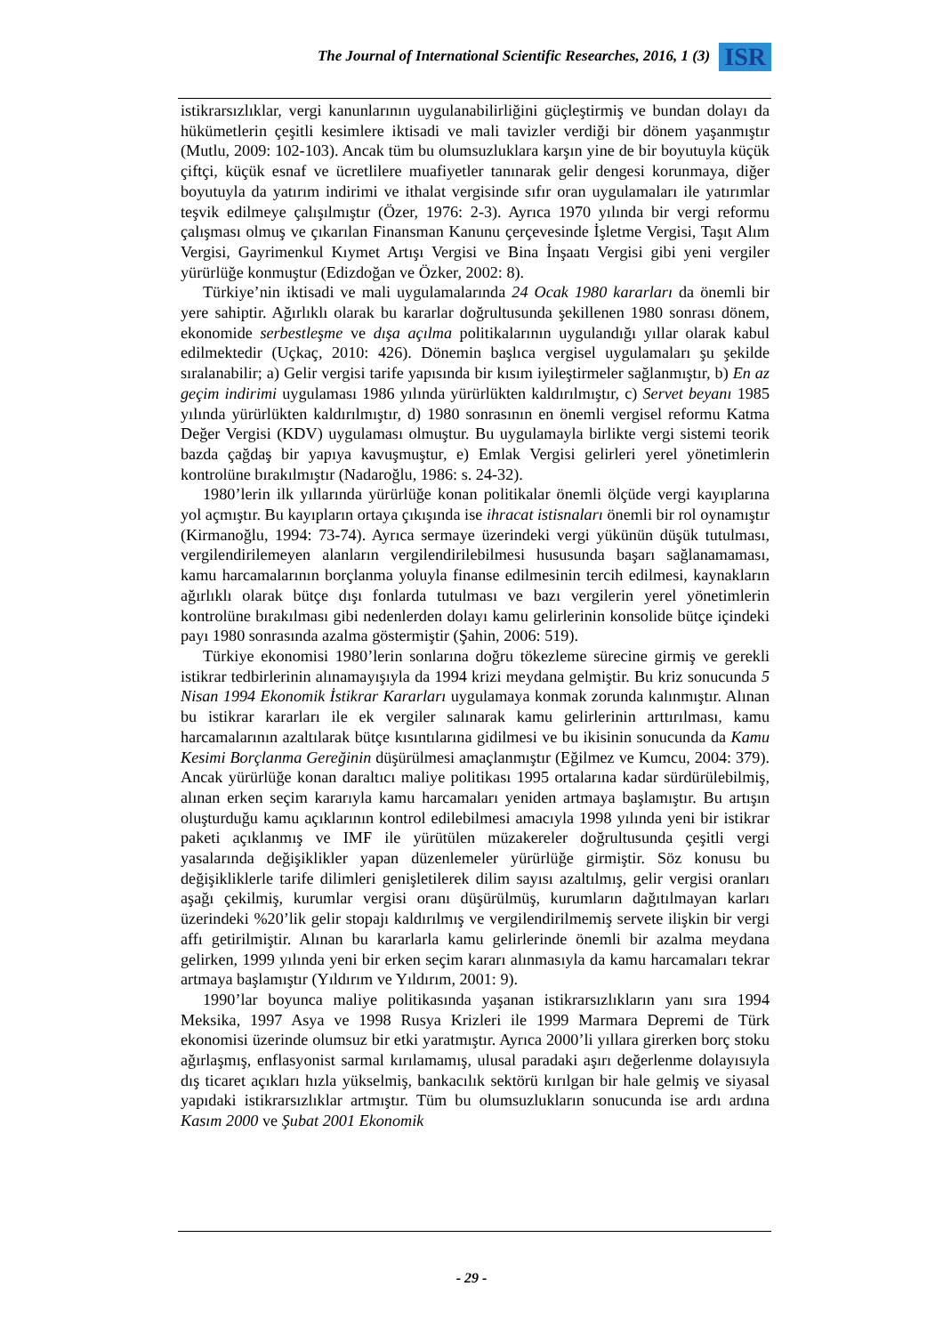The Journal of International Scientific Researches, 2016, 1 (3) ISR
istikrarsızlıklar, vergi kanunlarının uygulanabilirliğini güçleştirmiş ve bundan dolayı da hükümetlerin çeşitli kesimlere iktisadi ve mali tavizler verdiği bir dönem yaşanmıştır (Mutlu, 2009: 102-103). Ancak tüm bu olumsuzluklara karşın yine de bir boyutuyla küçük çiftçi, küçük esnaf ve ücretlilere muafiyetler tanınarak gelir dengesi korunmaya, diğer boyutuyla da yatırım indirimi ve ithalat vergisinde sıfır oran uygulamaları ile yatırımlar teşvik edilmeye çalışılmıştır (Özer, 1976: 2-3). Ayrıca 1970 yılında bir vergi reformu çalışması olmuş ve çıkarılan Finansman Kanunu çerçevesinde İşletme Vergisi, Taşıt Alım Vergisi, Gayrimenkul Kıymet Artışı Vergisi ve Bina İnşaatı Vergisi gibi yeni vergiler yürürlüğe konmuştur (Edizdoğan ve Özker, 2002: 8).
Türkiye’nin iktisadi ve mali uygulamalarında 24 Ocak 1980 kararları da önemli bir yere sahiptir. Ağırlıklı olarak bu kararlar doğrultusunda şekillenen 1980 sonrası dönem, ekonomide serbestleşme ve dışa açılma politikalarının uygulandığı yıllar olarak kabul edilmektedir (Uçkaç, 2010: 426). Dönemin başlıca vergisel uygulamaları şu şekilde sıralanabilir; a) Gelir vergisi tarife yapısında bir kısım iyileştirmeler sağlanmıştır, b) En az geçim indirimi uygulaması 1986 yılında yürürlükten kaldırılmıştır, c) Servet beyanı 1985 yılında yürürlükten kaldırılmıştır, d) 1980 sonrasının en önemli vergisel reformu Katma Değer Vergisi (KDV) uygulaması olmuştur. Bu uygulamayla birlikte vergi sistemi teorik bazda çağdaş bir yapıya kavuşmuştur, e) Emlak Vergisi gelirleri yerel yönetimlerin kontrolüne bırakılmıştır (Nadaroğlu, 1986: s. 24-32).
1980’lerin ilk yıllarında yürürlüğe konan politikalar önemli ölçüde vergi kayıplarına yol açmıştır. Bu kayıpların ortaya çıkışında ise ihracat istisnaları önemli bir rol oynamıştır (Kirmanoğlu, 1994: 73-74). Ayrıca sermaye üzerindeki vergi yükünün düşük tutulması, vergilendirilemeyen alanların vergilendirilebilmesi hususunda başarı sağlanamaması, kamu harcamalarının borçlanma yoluyla finanse edilmesinin tercih edilmesi, kaynakların ağırlıklı olarak bütçe dışı fonlarda tutulması ve bazı vergilerin yerel yönetimlerin kontrolüne bırakılması gibi nedenlerden dolayı kamu gelirlerinin konsolide bütçe içindeki payı 1980 sonrasında azalma göstermiştir (Şahin, 2006: 519).
Türkiye ekonomisi 1980’lerin sonlarına doğru tökezleme sürecine girmiş ve gerekli istikrar tedbirlerinin alınamayışıyla da 1994 krizi meydana gelmiştir. Bu kriz sonucunda 5 Nisan 1994 Ekonomik İstikrar Kararları uygulamaya konmak zorunda kalınmıştır. Alınan bu istikrar kararları ile ek vergiler salınarak kamu gelirlerinin arttırılması, kamu harcamalarının azaltılarak bütçe kısıntılarına gidilmesi ve bu ikisinin sonucunda da Kamu Kesimi Borçlanma Gereğinin düşürülmesi amaçlanmıştır (Eğilmez ve Kumcu, 2004: 379). Ancak yürürlüğe konan daraltıcı maliye politikası 1995 ortalarına kadar sürdürülebilmiş, alınan erken seçim kararıyla kamu harcamaları yeniden artmaya başlamıştır. Bu artışın oluşturduğu kamu açıklarının kontrol edilebilmesi amacıyla 1998 yılında yeni bir istikrar paketi açıklanmış ve IMF ile yürütülen müzakereler doğrultusunda çeşitli vergi yasalarında değişiklikler yapan düzenlemeler yürürlüğe girmiştir. Söz konusu bu değişikliklerle tarife dilimleri genişletilerek dilim sayısı azaltılmış, gelir vergisi oranları aşağı çekilmiş, kurumlar vergisi oranı düşürülmüş, kurumların dağıtılmayan karları üzerindeki %20’lik gelir stopajı kaldırılmış ve vergilendirilmemiş servete ilişkin bir vergi affı getirilmiştir. Alınan bu kararlarla kamu gelirlerinde önemli bir azalma meydana gelirken, 1999 yılında yeni bir erken seçim kararı alınmasıyla da kamu harcamaları tekrar artmaya başlamıştır (Yıldırım ve Yıldırım, 2001: 9).
1990’lar boyunca maliye politikasında yaşanan istikrarsızlıkların yanı sıra 1994 Meksika, 1997 Asya ve 1998 Rusya Krizleri ile 1999 Marmara Depremi de Türk ekonomisi üzerinde olumsuz bir etki yaratmıştır. Ayrıca 2000’li yıllara girerken borç stoku ağırlaşmış, enflasyonist sarmal kırılamamış, ulusal paradaki aşırı değerlenme dolayısıyla dış ticaret açıkları hızla yükselmiş, bankacılık sektörü kırılgan bir hale gelmiş ve siyasal yapıdaki istikrarsızlıklar artmıştır. Tüm bu olumsuzlukların sonucunda ise ardı ardına Kasım 2000 ve Şubat 2001 Ekonomik
- 29 -